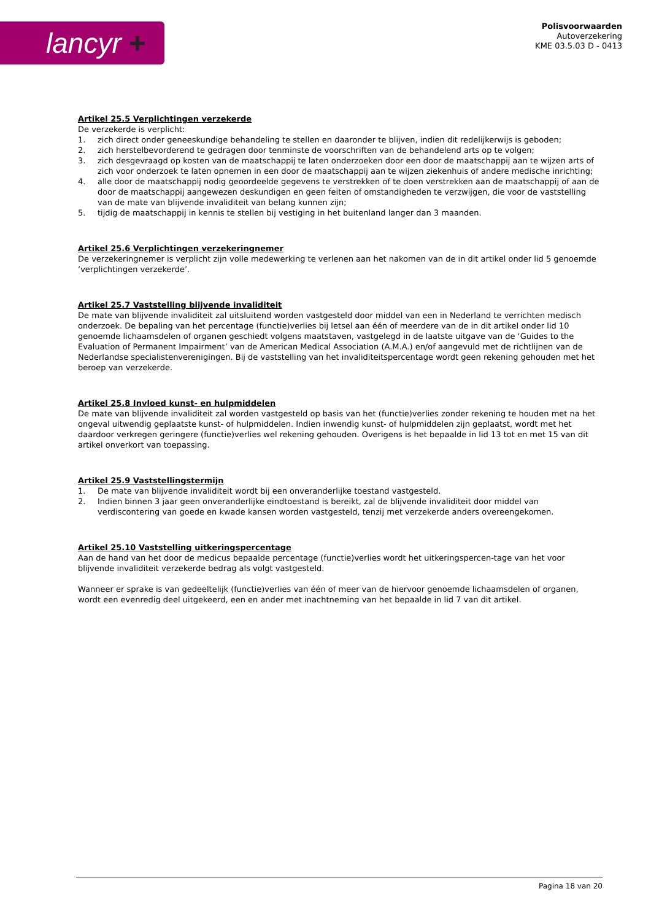lancyr +
Polisvoorwaarden
Autoverzekering
KME 03.5.03 D - 0413
Artikel 25.5 Verplichtingen verzekerde
De verzekerde is verplicht:
1. zich direct onder geneeskundige behandeling te stellen en daaronder te blijven, indien dit redelijkerwijs is geboden;
2. zich herstelbevorderend te gedragen door tenminste de voorschriften van de behandelend arts op te volgen;
3. zich desgevraagd op kosten van de maatschappij te laten onderzoeken door een door de maatschappij aan te wijzen arts of zich voor onderzoek te laten opnemen in een door de maatschappij aan te wijzen ziekenhuis of andere medische inrichting;
4. alle door de maatschappij nodig geoordeelde gegevens te verstrekken of te doen verstrekken aan de maatschappij of aan de door de maatschappij aangewezen deskundigen en geen feiten of omstandigheden te verzwijgen, die voor de vaststelling van de mate van blijvende invaliditeit van belang kunnen zijn;
5. tijdig de maatschappij in kennis te stellen bij vestiging in het buitenland langer dan 3 maanden.
Artikel 25.6 Verplichtingen verzekeringnemer
De verzekeringnemer is verplicht zijn volle medewerking te verlenen aan het nakomen van de in dit artikel onder lid 5 genoemde ‘verplichtingen verzekerde’.
Artikel 25.7 Vaststelling blijvende invaliditeit
De mate van blijvende invaliditeit zal uitsluitend worden vastgesteld door middel van een in Nederland te verrichten medisch onderzoek. De bepaling van het percentage (functie)verlies bij letsel aan één of meerdere van de in dit artikel onder lid 10 genoemde lichaamsdelen of organen geschiedt volgens maatstaven, vastgelegd in de laatste uitgave van de ‘Guides to the Evaluation of Permanent Impairment’ van de American Medical Association (A.M.A.) en/of aangevuld met de richtlijnen van de Nederlandse specialistenverenigingen. Bij de vaststelling van het invaliditeitspercentage wordt geen rekening gehouden met het beroep van verzekerde.
Artikel 25.8 Invloed kunst- en hulpmiddelen
De mate van blijvende invaliditeit zal worden vastgesteld op basis van het (functie)verlies zonder rekening te houden met na het ongeval uitwendig geplaatste kunst- of hulpmiddelen. Indien inwendig kunst- of hulpmiddelen zijn geplaatst, wordt met het daardoor verkregen geringere (functie)verlies wel rekening gehouden. Overigens is het bepaalde in lid 13 tot en met 15 van dit artikel onverkort van toepassing.
Artikel 25.9 Vaststellingstermijn
1. De mate van blijvende invaliditeit wordt bij een onveranderlijke toestand vastgesteld.
2. Indien binnen 3 jaar geen onveranderlijke eindtoestand is bereikt, zal de blijvende invaliditeit door middel van verdiscontering van goede en kwade kansen worden vastgesteld, tenzij met verzekerde anders overeengekomen.
Artikel 25.10 Vaststelling uitkeringspercentage
Aan de hand van het door de medicus bepaalde percentage (functie)verlies wordt het uitkeringspercen-tage van het voor blijvende invaliditeit verzekerde bedrag als volgt vastgesteld.
Wanneer er sprake is van gedeeltelijk (functie)verlies van één of meer van de hiervoor genoemde lichaamsdelen of organen, wordt een evenredig deel uitgekeerd, een en ander met inachtneming van het bepaalde in lid 7 van dit artikel.
Pagina 18 van 20